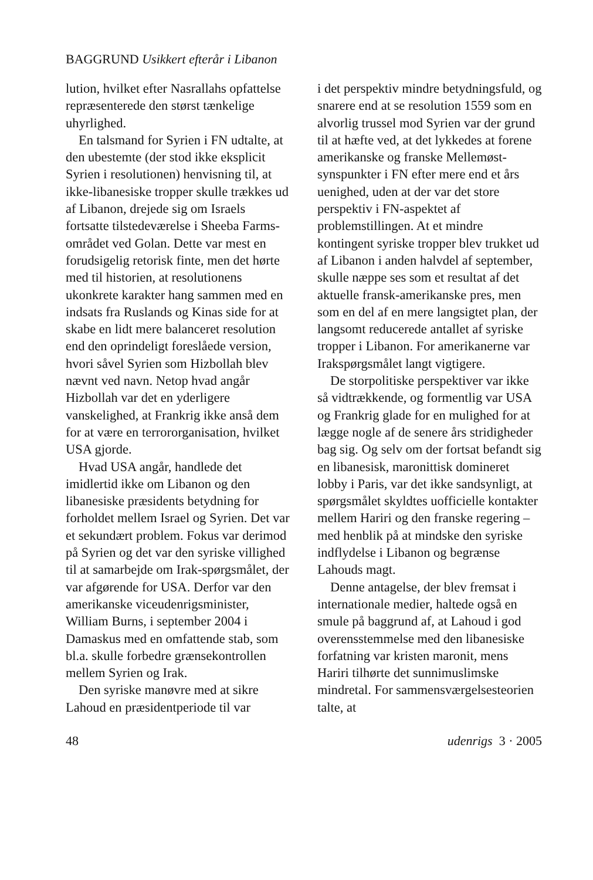BAGGRUND Usikkert efterår i Libanon
lution, hvilket efter Nasrallahs opfattelse repræsenterede den størst tænkelige uhyrlighed.
En talsmand for Syrien i FN udtalte, at den ubestemte (der stod ikke eksplicit Syrien i resolutionen) henvisning til, at ikke-libanesiske tropper skulle trækkes ud af Libanon, drejede sig om Israels fortsatte tilstedeværelse i Sheeba Farms-området ved Golan. Dette var mest en forudsigelig retorisk finte, men det hørte med til historien, at resolutionens ukonkrete karakter hang sammen med en indsats fra Ruslands og Kinas side for at skabe en lidt mere balanceret resolution end den oprindeligt foreslåede version, hvori såvel Syrien som Hizbollah blev nævnt ved navn. Netop hvad angår Hizbollah var det en yderligere vanskelighed, at Frankrig ikke anså dem for at være en terrororganisation, hvilket USA gjorde.
Hvad USA angår, handlede det imidlertid ikke om Libanon og den libanesiske præsidents betydning for forholdet mellem Israel og Syrien. Det var et sekundært problem. Fokus var derimod på Syrien og det var den syriske villighed til at samarbejde om Irak-spørgsmålet, der var afgørende for USA. Derfor var den amerikanske viceudenrigsminister, William Burns, i september 2004 i Damaskus med en omfattende stab, som bl.a. skulle forbedre grænsekontrollen mellem Syrien og Irak.
Den syriske manøvre med at sikre Lahoud en præsidentperiode til var
i det perspektiv mindre betydningsfuld, og snarere end at se resolution 1559 som en alvorlig trussel mod Syrien var der grund til at hæfte ved, at det lykkedes at forene amerikanske og franske Mellemøst-synspunkter i FN efter mere end et års uenighed, uden at der var det store perspektiv i FN-aspektet af problemstillingen. At et mindre kontingent syriske tropper blev trukket ud af Libanon i anden halvdel af september, skulle næppe ses som et resultat af det aktuelle fransk-amerikanske pres, men som en del af en mere langsigtet plan, der langsomt reducerede antallet af syriske tropper i Libanon. For amerikanerne var Irakspørgsmålet langt vigtigere.
De storpolitiske perspektiver var ikke så vidtrækkende, og formentlig var USA og Frankrig glade for en mulighed for at lægge nogle af de senere års stridigheder bag sig. Og selv om der fortsat befandt sig en libanesisk, maronittisk domineret lobby i Paris, var det ikke sandsynligt, at spørgsmålet skyldtes uofficielle kontakter mellem Hariri og den franske regering – med henblik på at mindske den syriske indflydelse i Libanon og begrænse Lahouds magt.
Denne antagelse, der blev fremsat i internationale medier, haltede også en smule på baggrund af, at Lahoud i god overensstemmelse med den libanesiske forfatning var kristen maronit, mens Hariri tilhørte det sunnimuslimske mindretal. For sammensværgelsesteorien talte, at
48 udenrigs 3 · 2005